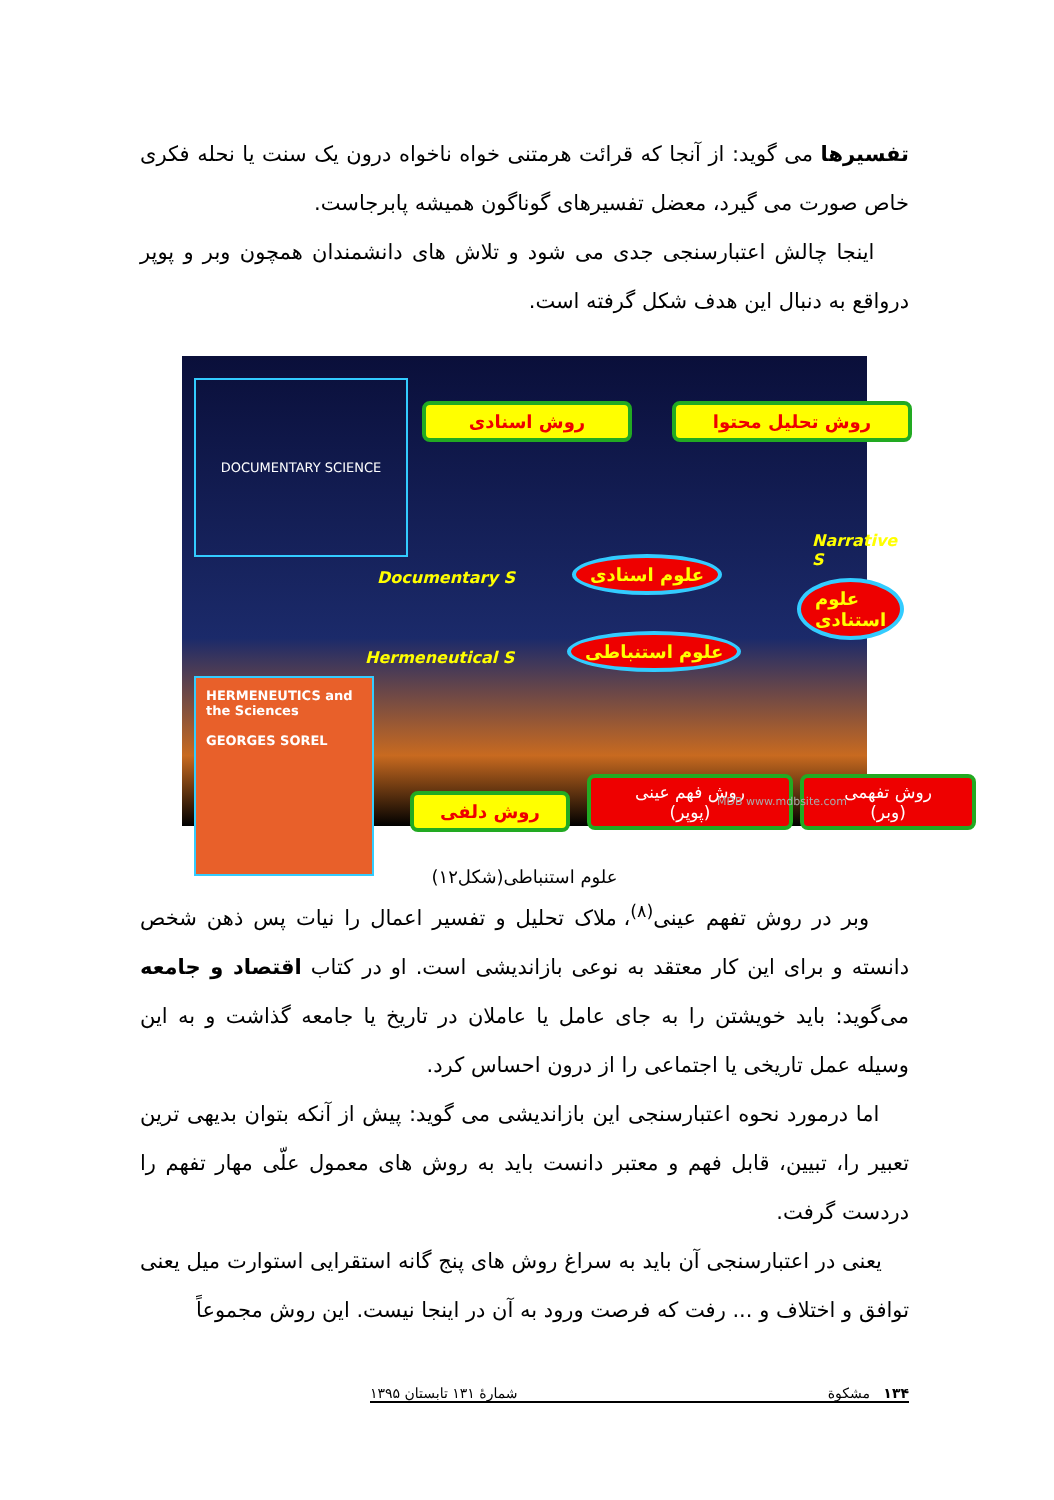تفسیرها می گوید: از آنجا که قرائت هرمتنی خواه ناخواه درون یک سنت یا نحله فکری خاص صورت می گیرد، معضل تفسیرهای گوناگون همیشه پابرجاست.
اینجا چالش اعتبارسنجی جدی می شود و تلاش های دانشمندان همچون وبر و پوپر درواقع به دنبال این هدف شکل گرفته است.
DOCUMENTARY SCIENCE
روش اسنادی روش تحلیل محتوا
Narrative S
Documentary S
علوم اسنادی
علوم استنادی
Hermeneutical S
علوم استنباطی
HERMENEUTICS and the Sciences
GEORGES SOREL
روش دلفی
روش فهم عینی
(پوپر)
روش تفهمی
(وبر)
MDB www.mdbsite.com
علوم استنباطی(شکل۱۲)
وبر در روش تفهم عینی<sup>(۸)</sup>، ملاک تحلیل و تفسیر اعمال را نیات پس ذهن شخص دانسته و برای این کار معتقد به نوعی بازاندیشی است. او در کتاب اقتصاد و جامعه می‌گوید: باید خویشتن را به جای عامل یا عاملان در تاریخ یا جامعه گذاشت و به این وسیله عمل تاریخی یا اجتماعی را از درون احساس کرد.
اما درمورد نحوه اعتبارسنجی این بازاندیشی می گوید: پیش از آنکه بتوان بدیهی ترین تعبیر را، تبیین، قابل فهم و معتبر دانست باید به روش های معمول علّی مهار تفهم را دردست گرفت.
یعنی در اعتبارسنجی آن باید به سراغ روش های پنج گانه استقرایی استوارت میل یعنی توافق و اختلاف و ... رفت که فرصت ورود به آن در اینجا نیست. این روش مجموعاً
۱۳۴ مشکوة شمارهٔ ۱۳۱ تابستان ۱۳۹۵